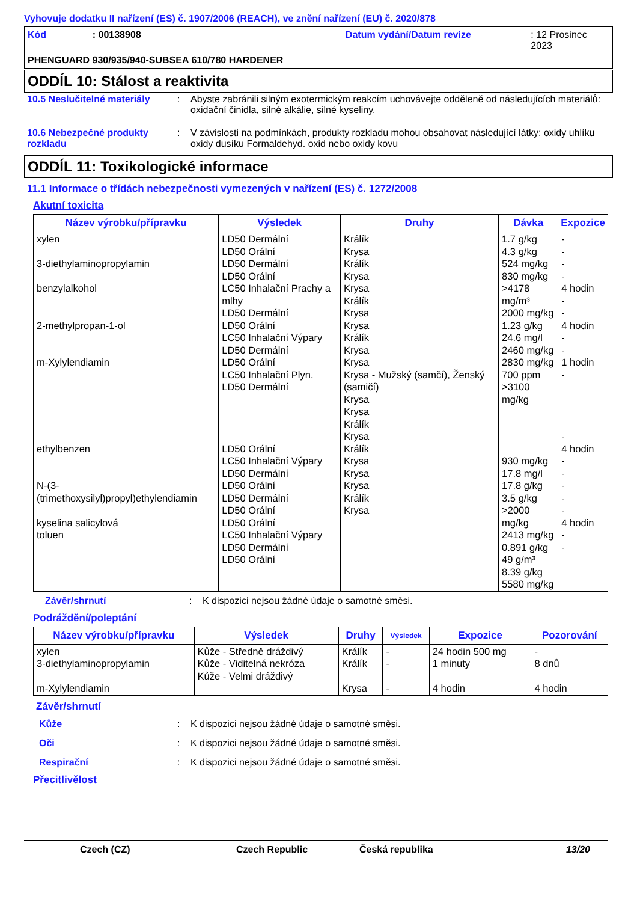Vyhovuje dodatku II nařízení (ES) č. 1907/2006 (REACH), ve znění nařízení (EU) č. 2020/878
Kód: 00138908 Datum vydání/Datum revize: 12 Prosinec 2023
PHENGUARD 930/935/940-SUBSEA 610/780 HARDENER
ODDÍL 10: Stálost a reaktivita
10.5 Neslučitelné materiály: Abyste zabránili silným exotermickým reakcím uchovávejte odděleně od následujících materiálů: oxidační činidla, silné alkálie, silné kyseliny.
10.6 Nebezpečné produkty rozkladu: V závislosti na podmínkách, produkty rozkladu mohou obsahovat následující látky: oxidy uhlíku oxidy dusíku Formaldehyd. oxid nebo oxidy kovu
ODDÍL 11: Toxikologické informace
11.1 Informace o třídách nebezpečnosti vymezených v nařízení (ES) č. 1272/2008
Akutní toxicita
| Název výrobku/přípravku | Výsledek | Druhy | Dávka | Expozice |
| --- | --- | --- | --- | --- |
| xylen 3-diethylaminopropylamin benzylalkohol 2-methylpropan-1-ol m-Xylylendiamin ethylbenzen N-(3-(trimethoxysilyl)propyl)ethylendiamin kyselina salicylová toluen | LD50 Dermální LD50 Orální LD50 Dermální LD50 Orální LC50 Inhalační Prachy a mlhy LD50 Dermální LD50 Orální LC50 Inhalační Výpary LD50 Dermální LD50 Orální LC50 Inhalační Plyn. LD50 Dermální LD50 Orální LC50 Inhalační Výpary LD50 Dermální LD50 Orální LD50 Dermální LD50 Orální LD50 Orální LC50 Inhalační Výpary LD50 Dermální LD50 Orální | Králík Krysa Králík Krysa Krysa Králík Krysa Krysa Králík Krysa Krysa Krysa - Mužský (samčí), Ženský (samičí) Krysa Krysa Králík Krysa Králík Krysa Krysa Krysa Králík Krysa | 1.7 g/kg 4.3 g/kg 524 mg/kg 830 mg/kg >4178 mg/m³ 2000 mg/kg 1.23 g/kg 24.6 mg/l 2460 mg/kg 2830 mg/kg 700 ppm >3100 mg/kg 930 mg/kg 17.8 mg/l 17.8 g/kg 3.5 g/kg >2000 mg/kg 2413 mg/kg 0.891 g/kg 49 g/m³ 8.39 g/kg 5580 mg/kg | - - - - 4 hodin - - 4 hodin - - 1 hodin - - 4 hodin - - - - - 4 hodin - - |
Závěr/shrnutí: K dispozici nejsou žádné údaje o samotné směsi.
Podráždění/poleptání
| Název výrobku/přípravku | Výsledek | Druhy | Výsledek | Expozice | Pozorování |
| --- | --- | --- | --- | --- | --- |
| xylen 3-diethylaminopropylamin m-Xylylendiamin | Kůže - Středně dráždivý Kůže - Viditelná nekróza Kůže - Velmi dráždivý | Králík Králík Krysa | - - - | 24 hodin 500 mg 1 minuty 4 hodin | - 8 dnů 4 hodin |
Závěr/shrnutí
Kůže: K dispozici nejsou žádné údaje o samotné směsi.
Oči: K dispozici nejsou žádné údaje o samotné směsi.
Respirační: K dispozici nejsou žádné údaje o samotné směsi.
Přecitlivělost
Czech (CZ) Czech Republic Česká republika 13/20